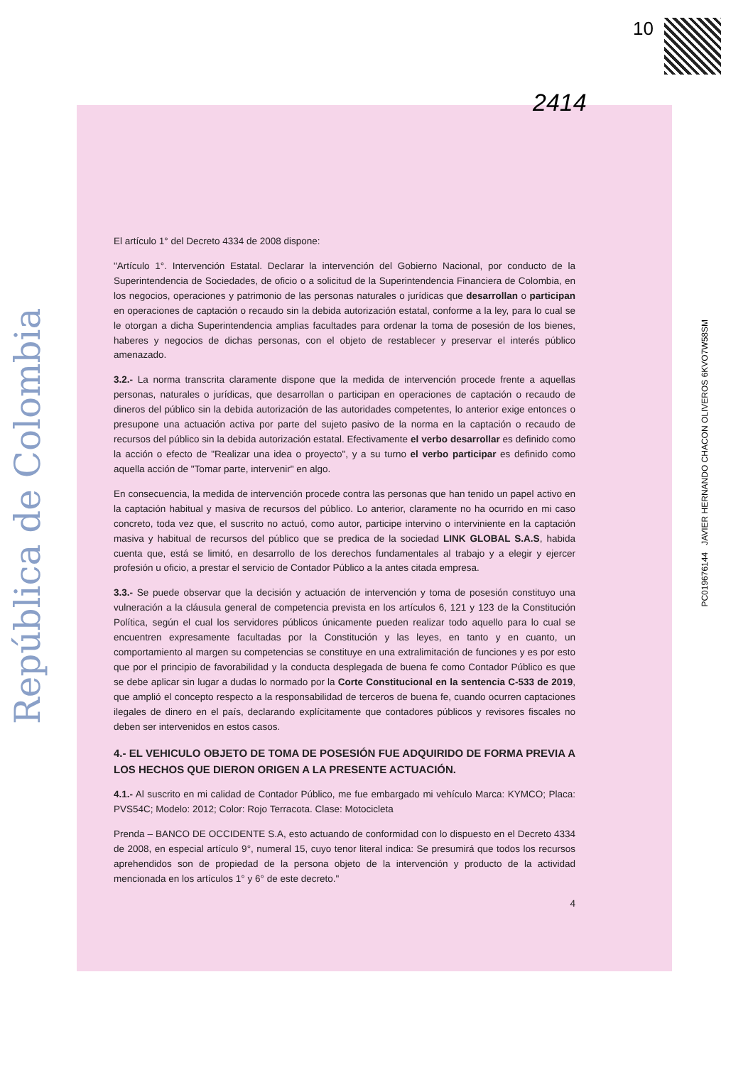República de Colombia
10
2414
El artículo 1° del Decreto 4334 de 2008 dispone:
"Artículo 1°. Intervención Estatal. Declarar la intervención del Gobierno Nacional, por conducto de la Superintendencia de Sociedades, de oficio o a solicitud de la Superintendencia Financiera de Colombia, en los negocios, operaciones y patrimonio de las personas naturales o jurídicas que desarrollan o participan en operaciones de captación o recaudo sin la debida autorización estatal, conforme a la ley, para lo cual se le otorgan a dicha Superintendencia amplias facultades para ordenar la toma de posesión de los bienes, haberes y negocios de dichas personas, con el objeto de restablecer y preservar el interés público amenazado.
3.2.- La norma transcrita claramente dispone que la medida de intervención procede frente a aquellas personas, naturales o jurídicas, que desarrollan o participan en operaciones de captación o recaudo de dineros del público sin la debida autorización de las autoridades competentes, lo anterior exige entonces o presupone una actuación activa por parte del sujeto pasivo de la norma en la captación o recaudo de recursos del público sin la debida autorización estatal. Efectivamente el verbo desarrollar es definido como la acción o efecto de "Realizar una idea o proyecto", y a su turno el verbo participar es definido como aquella acción de "Tomar parte, intervenir" en algo.
En consecuencia, la medida de intervención procede contra las personas que han tenido un papel activo en la captación habitual y masiva de recursos del público. Lo anterior, claramente no ha ocurrido en mi caso concreto, toda vez que, el suscrito no actuó, como autor, participe intervino o interviniente en la captación masiva y habitual de recursos del público que se predica de la sociedad LINK GLOBAL S.A.S, habida cuenta que, está se limitó, en desarrollo de los derechos fundamentales al trabajo y a elegir y ejercer profesión u oficio, a prestar el servicio de Contador Público a la antes citada empresa.
3.3.- Se puede observar que la decisión y actuación de intervención y toma de posesión constituyo una vulneración a la cláusula general de competencia prevista en los artículos 6, 121 y 123 de la Constitución Política, según el cual los servidores públicos únicamente pueden realizar todo aquello para lo cual se encuentren expresamente facultadas por la Constitución y las leyes, en tanto y en cuanto, un comportamiento al margen su competencias se constituye en una extralimitación de funciones y es por esto que por el principio de favorabilidad y la conducta desplegada de buena fe como Contador Público es que se debe aplicar sin lugar a dudas lo normado por la Corte Constitucional en la sentencia C-533 de 2019, que amplió el concepto respecto a la responsabilidad de terceros de buena fe, cuando ocurren captaciones ilegales de dinero en el país, declarando explícitamente que contadores públicos y revisores fiscales no deben ser intervenidos en estos casos.
4.- EL VEHICULO OBJETO DE TOMA DE POSESIÓN FUE ADQUIRIDO DE FORMA PREVIA A LOS HECHOS QUE DIERON ORIGEN A LA PRESENTE ACTUACIÓN.
4.1.- Al suscrito en mi calidad de Contador Público, me fue embargado mi vehículo Marca: KYMCO; Placa: PVS54C; Modelo: 2012; Color: Rojo Terracota. Clase: Motocicleta
Prenda – BANCO DE OCCIDENTE S.A, esto actuando de conformidad con lo dispuesto en el Decreto 4334 de 2008, en especial artículo 9°, numeral 15, cuyo tenor literal indica: Se presumirá que todos los recursos aprehendidos son de propiedad de la persona objeto de la intervención y producto de la actividad mencionada en los artículos 1° y 6° de este decreto."
4
PC019676144 JAVIER HERNANDO CHACON OLIVEROS 6KVO7W58SM